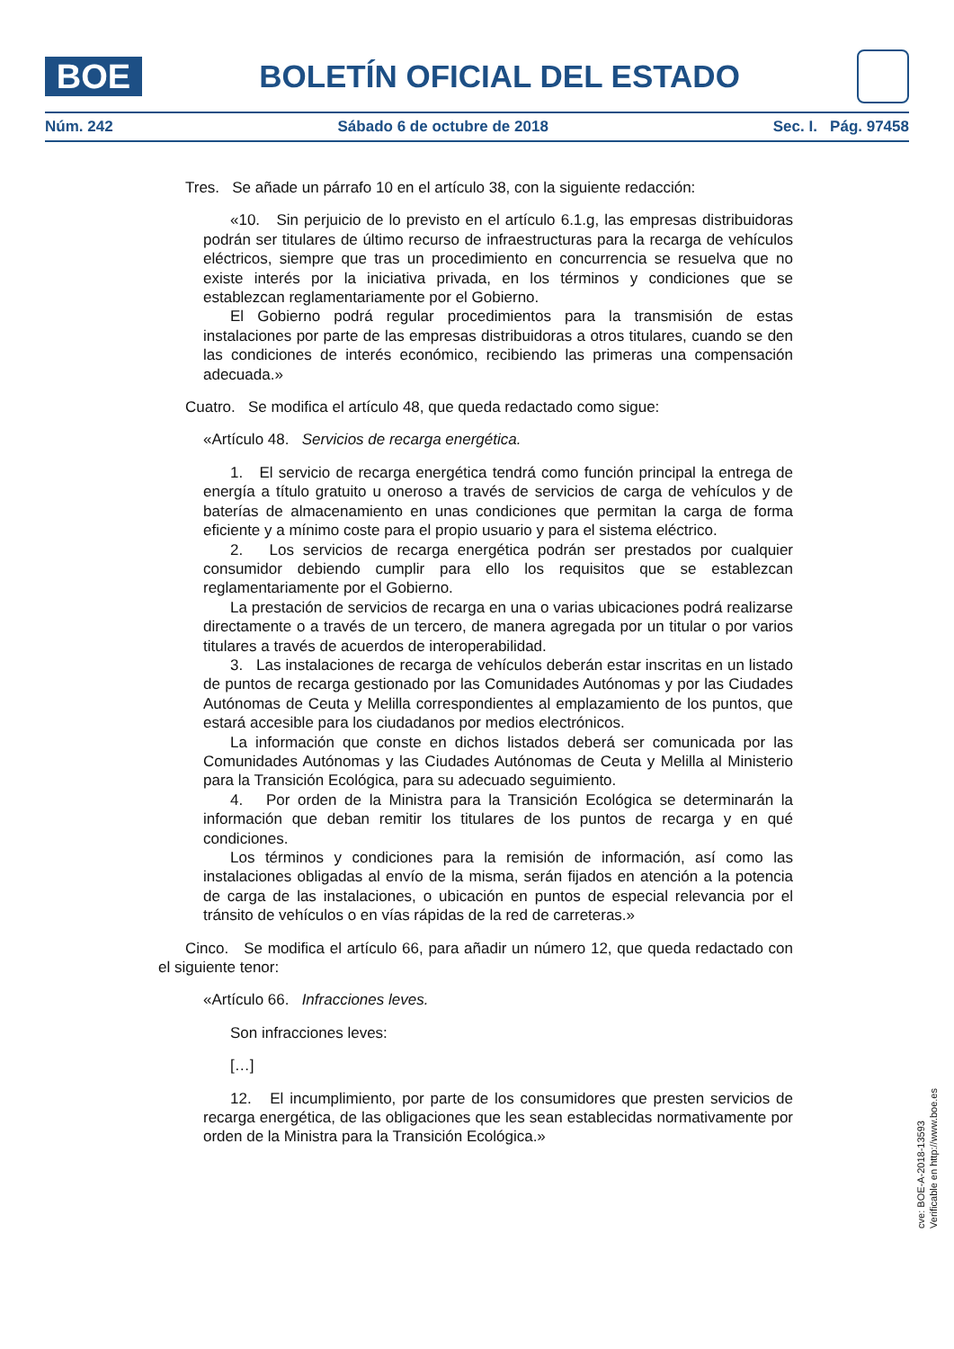BOE
BOLETÍN OFICIAL DEL ESTADO
Núm. 242 Sábado 6 de octubre de 2018 Sec. I. Pág. 97458
Tres. Se añade un párrafo 10 en el artículo 38, con la siguiente redacción:
«10. Sin perjuicio de lo previsto en el artículo 6.1.g, las empresas distribuidoras podrán ser titulares de último recurso de infraestructuras para la recarga de vehículos eléctricos, siempre que tras un procedimiento en concurrencia se resuelva que no existe interés por la iniciativa privada, en los términos y condiciones que se establezcan reglamentariamente por el Gobierno.
El Gobierno podrá regular procedimientos para la transmisión de estas instalaciones por parte de las empresas distribuidoras a otros titulares, cuando se den las condiciones de interés económico, recibiendo las primeras una compensación adecuada.»
Cuatro. Se modifica el artículo 48, que queda redactado como sigue:
«Artículo 48. Servicios de recarga energética.
1. El servicio de recarga energética tendrá como función principal la entrega de energía a título gratuito u oneroso a través de servicios de carga de vehículos y de baterías de almacenamiento en unas condiciones que permitan la carga de forma eficiente y a mínimo coste para el propio usuario y para el sistema eléctrico.
2. Los servicios de recarga energética podrán ser prestados por cualquier consumidor debiendo cumplir para ello los requisitos que se establezcan reglamentariamente por el Gobierno.
La prestación de servicios de recarga en una o varias ubicaciones podrá realizarse directamente o a través de un tercero, de manera agregada por un titular o por varios titulares a través de acuerdos de interoperabilidad.
3. Las instalaciones de recarga de vehículos deberán estar inscritas en un listado de puntos de recarga gestionado por las Comunidades Autónomas y por las Ciudades Autónomas de Ceuta y Melilla correspondientes al emplazamiento de los puntos, que estará accesible para los ciudadanos por medios electrónicos.
La información que conste en dichos listados deberá ser comunicada por las Comunidades Autónomas y las Ciudades Autónomas de Ceuta y Melilla al Ministerio para la Transición Ecológica, para su adecuado seguimiento.
4. Por orden de la Ministra para la Transición Ecológica se determinarán la información que deban remitir los titulares de los puntos de recarga y en qué condiciones.
Los términos y condiciones para la remisión de información, así como las instalaciones obligadas al envío de la misma, serán fijados en atención a la potencia de carga de las instalaciones, o ubicación en puntos de especial relevancia por el tránsito de vehículos o en vías rápidas de la red de carreteras.»
Cinco. Se modifica el artículo 66, para añadir un número 12, que queda redactado con el siguiente tenor:
«Artículo 66. Infracciones leves.
Son infracciones leves:
[…]
12. El incumplimiento, por parte de los consumidores que presten servicios de recarga energética, de las obligaciones que les sean establecidas normativamente por orden de la Ministra para la Transición Ecológica.»
cve: BOE-A-2018-13593
Verificable en http://www.boe.es